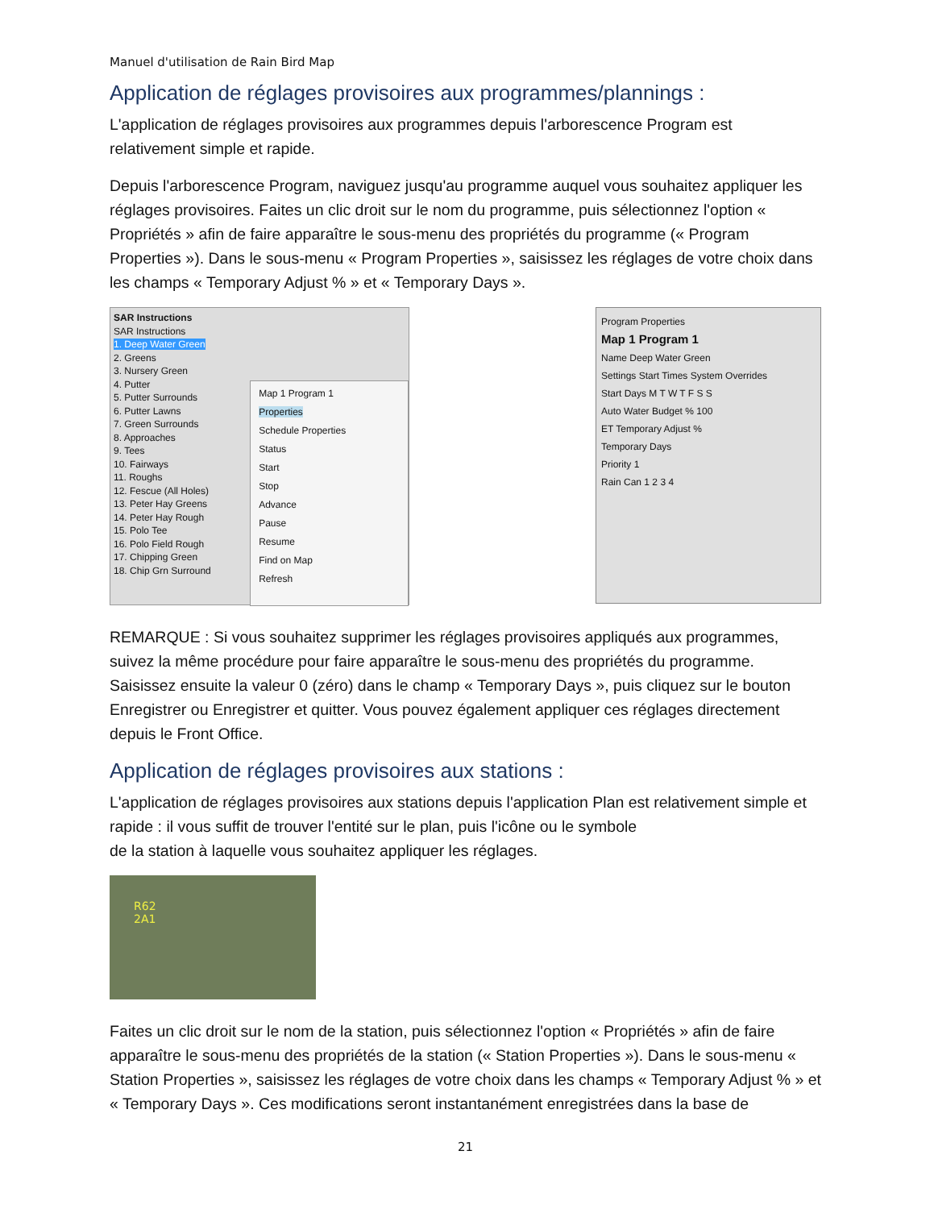Manuel d'utilisation de Rain Bird Map
Application de réglages provisoires aux programmes/plannings :
L'application de réglages provisoires aux programmes depuis l'arborescence Program est relativement simple et rapide.
Depuis l'arborescence Program, naviguez jusqu'au programme auquel vous souhaitez appliquer les réglages provisoires. Faites un clic droit sur le nom du programme, puis sélectionnez l'option « Propriétés » afin de faire apparaître le sous-menu des propriétés du programme (« Program Properties »). Dans le sous-menu « Program Properties », saisissez les réglages de votre choix dans les champs « Temporary Adjust % » et « Temporary Days ».
SAR Instructions
SAR Instructions
1. Deep Water Green
2. Greens
3. Nursery Green
4. Putter
5. Putter Surrounds
6. Putter Lawns
7. Green Surrounds
8. Approaches
9. Tees
10. Fairways
11. Roughs
12. Fescue (All Holes)
13. Peter Hay Greens
14. Peter Hay Rough
15. Polo Tee
16. Polo Field Rough
17. Chipping Green
18. Chip Grn Surround
Map 1 Program 1
Properties
Schedule Properties
Status
Start
Stop
Advance
Pause
Resume
Find on Map
Refresh
Program Properties
Map 1 Program 1
Name Deep Water Green
Settings Start Times System Overrides
Start Days M T W T F S S
Auto Water Budget % 100
ET Temporary Adjust %
Temporary Days
Priority 1
Rain Can 1 2 3 4
REMARQUE : Si vous souhaitez supprimer les réglages provisoires appliqués aux programmes, suivez la même procédure pour faire apparaître le sous-menu des propriétés du programme. Saisissez ensuite la valeur 0 (zéro) dans le champ « Temporary Days », puis cliquez sur le bouton Enregistrer ou Enregistrer et quitter. Vous pouvez également appliquer ces réglages directement depuis le Front Office.
Application de réglages provisoires aux stations :
L'application de réglages provisoires aux stations depuis l'application Plan est relativement simple et rapide : il vous suffit de trouver l'entité sur le plan, puis l'icône ou le symbole
de la station à laquelle vous souhaitez appliquer les réglages.
R62
2A1
Faites un clic droit sur le nom de la station, puis sélectionnez l'option « Propriétés » afin de faire apparaître le sous-menu des propriétés de la station (« Station Properties »). Dans le sous-menu « Station Properties », saisissez les réglages de votre choix dans les champs « Temporary Adjust % » et « Temporary Days ». Ces modifications seront instantanément enregistrées dans la base de
21